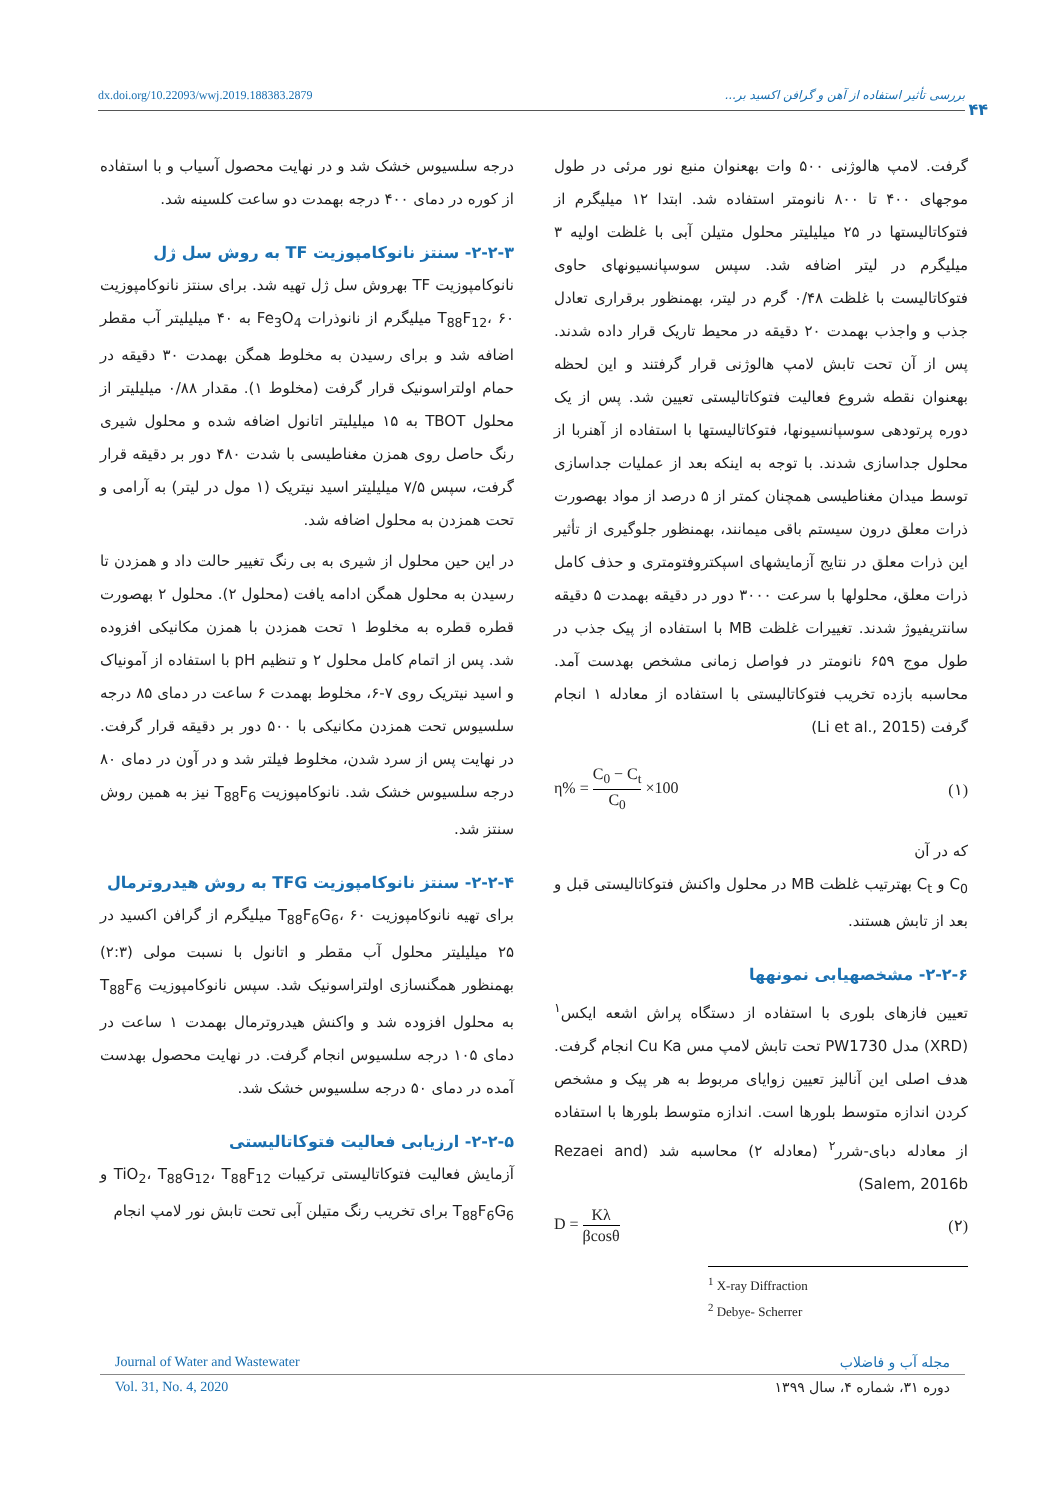dx.doi.org/10.22093/wwj.2019.188383.2879 بررسی تأثیر استفاده از آهن و گرافن اکسید بر...
۴۴
درجه سلسیوس خشک شد و در نهایت محصول آسیاب و با استفاده از کوره در دمای ۴۰۰ درجه بهمدت دو ساعت کلسینه شد.
۲-۲-۳- سنتز نانوکامپوزیت TF به روش سل ژل
نانوکامپوزیت TF بهروش سل ژل تهیه شد. برای سنتز نانوکامپوزیت T<sub>88</sub>F<sub>12</sub>، ۶۰ میلیگرم از نانوذرات Fe<sub>3</sub>O<sub>4</sub> به ۴۰ میلیلیتر آب مقطر اضافه شد و برای رسیدن به مخلوط همگن بهمدت ۳۰ دقیقه در حمام اولتراسونیک قرار گرفت (مخلوط ۱). مقدار ۰/۸۸ میلیلیتر از محلول TBOT به ۱۵ میلیلیتر اتانول اضافه شده و محلول شیری رنگ حاصل روی همزن مغناطیسی با شدت ۴۸۰ دور بر دقیقه قرار گرفت، سپس ۷/۵ میلیلیتر اسید نیتریک (۱ مول در لیتر) به آرامی و تحت همزدن به محلول اضافه شد.
در این حین محلول از شیری به بی رنگ تغییر حالت داد و همزدن تا رسیدن به محلول همگن ادامه یافت (محلول ۲). محلول ۲ بهصورت قطره قطره به مخلوط ۱ تحت همزدن با همزن مکانیکی افزوده شد. پس از اتمام کامل محلول ۲ و تنظیم pH با استفاده از آمونیاک و اسید نیتریک روی ۷-۶، مخلوط بهمدت ۶ ساعت در دمای ۸۵ درجه سلسیوس تحت همزدن مکانیکی با ۵۰۰ دور بر دقیقه قرار گرفت. در نهایت پس از سرد شدن، مخلوط فیلتر شد و در آون در دمای ۸۰ درجه سلسیوس خشک شد. نانوکامپوزیت T<sub>88</sub>F<sub>6</sub> نیز به همین روش سنتز شد.
۲-۲-۴- سنتز نانوکامپوزیت TFG به روش هیدروترمال
برای تهیه نانوکامپوزیت T<sub>88</sub>F<sub>6</sub>G<sub>6</sub>، ۶۰ میلیگرم از گرافن اکسید در ۲۵ میلیلیتر محلول آب مقطر و اتانول با نسبت مولی (۲:۳) بهمنظور همگنسازی اولتراسونیک شد. سپس نانوکامپوزیت T<sub>88</sub>F<sub>6</sub> به محلول افزوده شد و واکنش هیدروترمال بهمدت ۱ ساعت در دمای ۱۰۵ درجه سلسیوس انجام گرفت. در نهایت محصول بهدست آمده در دمای ۵۰ درجه سلسیوس خشک شد.
۲-۲-۵- ارزیابی فعالیت فتوکاتالیستی
آزمایش فعالیت فتوکاتالیستی ترکیبات TiO<sub>2</sub>، T<sub>88</sub>G<sub>12</sub>، T<sub>88</sub>F<sub>12</sub> و T<sub>88</sub>F<sub>6</sub>G<sub>6</sub> برای تخریب رنگ متیلن آبی تحت تابش نور لامپ انجام
گرفت. لامپ هالوژنی ۵۰۰ وات بهعنوان منبع نور مرئی در طول موجهای ۴۰۰ تا ۸۰۰ نانومتر استفاده شد. ابتدا ۱۲ میلیگرم از فتوکاتالیستها در ۲۵ میلیلیتر محلول متیلن آبی با غلظت اولیه ۳ میلیگرم در لیتر اضافه شد. سپس سوسپانسیونهای حاوی فتوکاتالیست با غلظت ۰/۴۸ گرم در لیتر، بهمنظور برقراری تعادل جذب و واجذب بهمدت ۲۰ دقیقه در محیط تاریک قرار داده شدند. پس از آن تحت تابش لامپ هالوژنی قرار گرفتند و این لحظه بهعنوان نقطه شروع فعالیت فتوکاتالیستی تعیین شد. پس از یک دوره پرتودهی سوسپانسیونها، فتوکاتالیستها با استفاده از آهنربا از محلول جداسازی شدند. با توجه به اینکه بعد از عملیات جداسازی توسط میدان مغناطیسی همچنان کمتر از ۵ درصد از مواد بهصورت ذرات معلق درون سیستم باقی میمانند، بهمنظور جلوگیری از تأثیر این ذرات معلق در نتایج آزمایشهای اسپکتروفتومتری و حذف کامل ذرات معلق، محلولها با سرعت ۳۰۰۰ دور در دقیقه بهمدت ۵ دقیقه سانتریفیوژ شدند. تغییرات غلظت MB با استفاده از پیک جذب در طول موج ۶۵۹ نانومتر در فواصل زمانی مشخص بهدست آمد. محاسبه بازده تخریب فتوکاتالیستی با استفاده از معادله ۱ انجام گرفت (Li et al., 2015)
η% = C<sub>0</sub> − C<sub>t</sub> C<sub>0</sub> ×100 (۱)
که در آن
C<sub>0</sub> و C<sub>t</sub> بهترتیب غلظت MB در محلول واکنش فتوکاتالیستی قبل و بعد از تابش هستند.
۲-۲-۶- مشخصهیابی نمونهها
تعیین فازهای بلوری با استفاده از دستگاه پراش اشعه ایکس<sup>۱</sup> (XRD) مدل PW1730 تحت تابش لامپ مس Cu Ka انجام گرفت. هدف اصلی این آنالیز تعیین زوایای مربوط به هر پیک و مشخص کردن اندازه متوسط بلورها است. اندازه متوسط بلورها با استفاده از معادله دبای-شرر<sup>۲</sup> (معادله ۲) محاسبه شد (Rezaei and Salem, 2016b)
D = Kλ βcosθ (۲)
<sup>1</sup> X-ray Diffraction
<sup>2</sup> Debye- Scherrer
Journal of Water and Wastewater مجله آب و فاضلاب
Vol. 31, No. 4, 2020 دوره ۳۱، شماره ۴، سال ۱۳۹۹